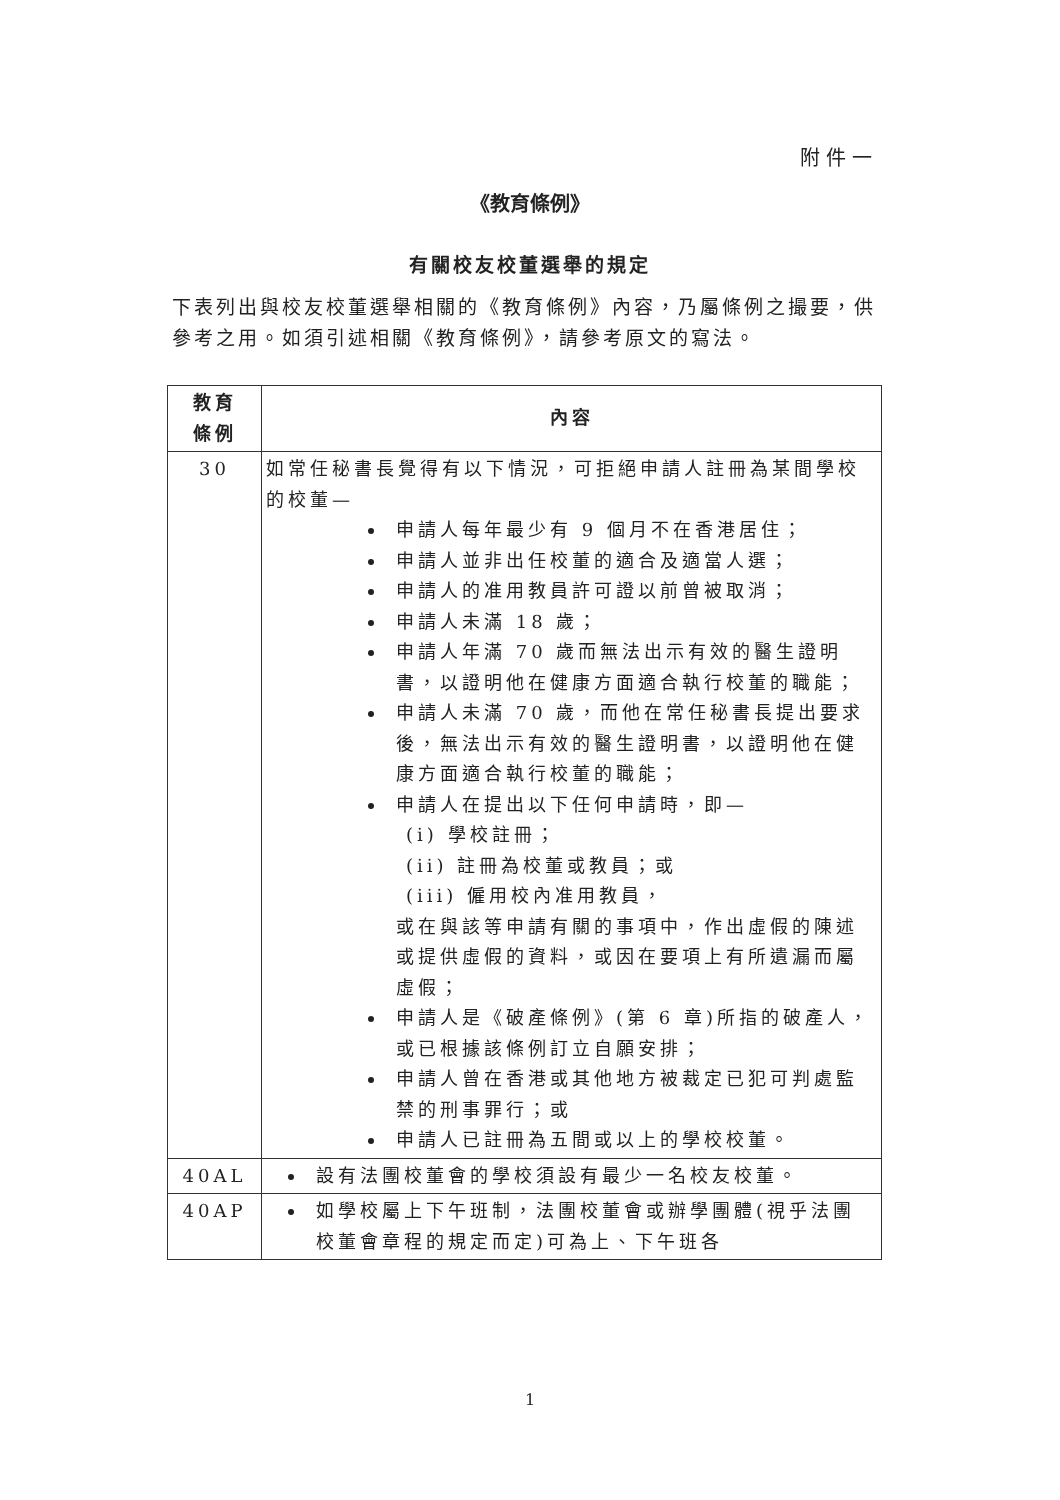附件一
《教育條例》
有關校友校董選舉的規定
下表列出與校友校董選舉相關的《教育條例》內容，乃屬條例之撮要，供參考之用。如須引述相關《教育條例》，請參考原文的寫法。
| 教育 條例 | 內容 |
| --- | --- |
| 30 | 如常任秘書長覺得有以下情況，可拒絕申請人註冊為某間學校的校董— 申請人每年最少有 9 個月不在香港居住； 申請人並非出任校董的適合及適當人選； 申請人的准用教員許可證以前曾被取消； 申請人未滿 18 歲； 申請人年滿 70 歲而無法出示有效的醫生證明書，以證明他在健康方面適合執行校董的職能； 申請人未滿 70 歲，而他在常任秘書長提出要求後，無法出示有效的醫生證明書，以證明他在健康方面適合執行校董的職能； 申請人在提出以下任何申請時，即— (i) 學校註冊； (ii) 註冊為校董或教員；或 (iii) 僱用校內准用教員， 或在與該等申請有關的事項中，作出虛假的陳述或提供虛假的資料，或因在要項上有所遺漏而屬虛假； 申請人是《破產條例》(第 6 章)所指的破產人，或已根據該條例訂立自願安排； 申請人曾在香港或其他地方被裁定已犯可判處監禁的刑事罪行；或 申請人已註冊為五間或以上的學校校董。 |
| 40AL | 設有法團校董會的學校須設有最少一名校友校董。 |
| 40AP | 如學校屬上下午班制，法團校董會或辦學團體(視乎法團校董會章程的規定而定)可為上、下午班各 |
1